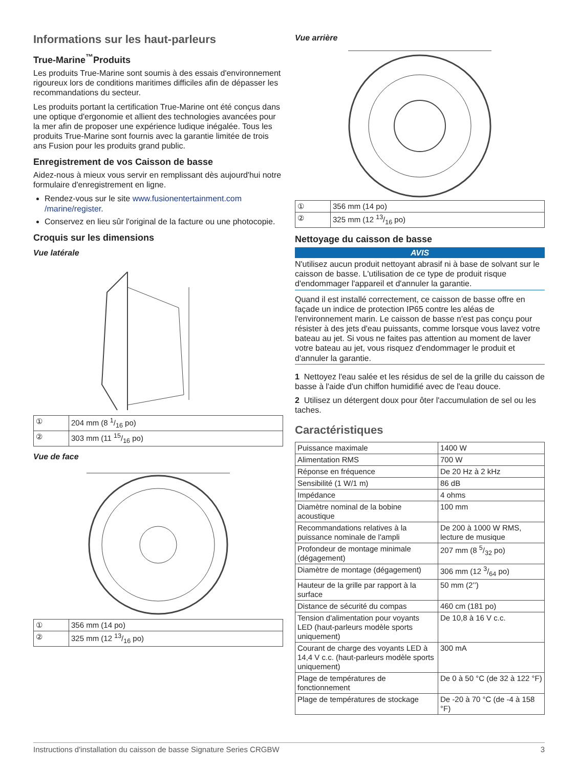Informations sur les haut-parleurs
True-Marine<sup>™</sup>Produits
Les produits True-Marine sont soumis à des essais d'environnement rigoureux lors de conditions maritimes difficiles afin de dépasser les recommandations du secteur.
Les produits portant la certification True-Marine ont été conçus dans une optique d'ergonomie et allient des technologies avancées pour la mer afin de proposer une expérience ludique inégalée. Tous les produits True-Marine sont fournis avec la garantie limitée de trois ans Fusion pour les produits grand public.
Enregistrement de vos Caisson de basse
Aidez-nous à mieux vous servir en remplissant dès aujourd'hui notre formulaire d'enregistrement en ligne.
Rendez-vous sur le site www.fusionentertainment.com /marine/register.
Conservez en lieu sûr l'original de la facture ou une photocopie.
Croquis sur les dimensions
Vue latérale
| ① | 204 mm (8 1/16 po) |
| ② | 303 mm (11 15/16 po) |
Vue de face
| ① | 356 mm (14 po) |
| ② | 325 mm (12 13/16 po) |
Vue arrière
| ① | 356 mm (14 po) |
| ② | 325 mm (12 13/16 po) |
Nettoyage du caisson de basse
AVIS
N'utilisez aucun produit nettoyant abrasif ni à base de solvant sur le caisson de basse. L'utilisation de ce type de produit risque d'endommager l'appareil et d'annuler la garantie.
Quand il est installé correctement, ce caisson de basse offre en façade un indice de protection IP65 contre les aléas de l'environnement marin. Le caisson de basse n'est pas conçu pour résister à des jets d'eau puissants, comme lorsque vous lavez votre bateau au jet. Si vous ne faites pas attention au moment de laver votre bateau au jet, vous risquez d'endommager le produit et d'annuler la garantie.
1 Nettoyez l'eau salée et les résidus de sel de la grille du caisson de basse à l'aide d'un chiffon humidifié avec de l'eau douce.
2 Utilisez un détergent doux pour ôter l'accumulation de sel ou les taches.
Caractéristiques
| Puissance maximale | 1400 W |
| Alimentation RMS | 700 W |
| Réponse en fréquence | De 20 Hz à 2 kHz |
| Sensibilité (1 W/1 m) | 86 dB |
| Impédance | 4 ohms |
| Diamètre nominal de la bobine acoustique | 100 mm |
| Recommandations relatives à la puissance nominale de l'ampli | De 200 à 1000 W RMS, lecture de musique |
| Profondeur de montage minimale (dégagement) | 207 mm (8 5/32 po) |
| Diamètre de montage (dégagement) | 306 mm (12 3/64 po) |
| Hauteur de la grille par rapport à la surface | 50 mm (2’’) |
| Distance de sécurité du compas | 460 cm (181 po) |
| Tension d'alimentation pour voyants LED (haut-parleurs modèle sports uniquement) | De 10,8 à 16 V c.c. |
| Courant de charge des voyants LED à 14,4 V c.c. (haut-parleurs modèle sports uniquement) | 300 mA |
| Plage de températures de fonctionnement | De 0 à 50 °C (de 32 à 122 °F) |
| Plage de températures de stockage | De -20 à 70 °C (de -4 à 158 °F) |
Instructions d'installation du caisson de basse Signature Series CRGBW 3